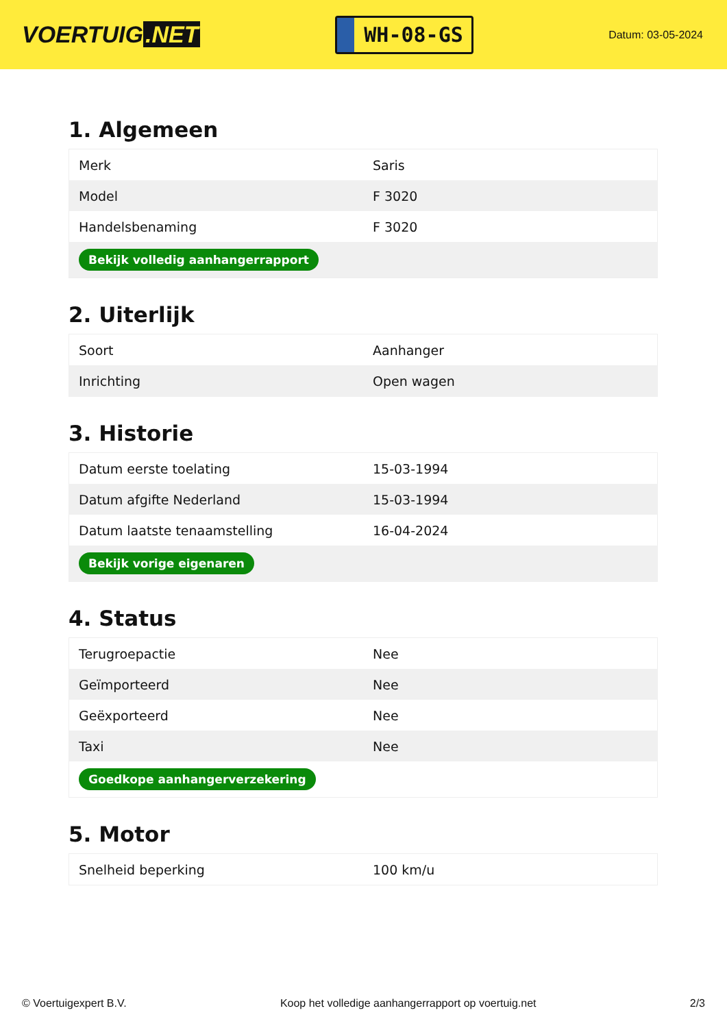VOERTUIG.NET
WH-08-GS
Datum: 03-05-2024
1. Algemeen
| Merk | Saris |
| Model | F 3020 |
| Handelsbenaming | F 3020 |
| Bekijk volledig aanhangerrapport | |
2. Uiterlijk
| Soort | Aanhanger |
| Inrichting | Open wagen |
3. Historie
| Datum eerste toelating | 15-03-1994 |
| Datum afgifte Nederland | 15-03-1994 |
| Datum laatste tenaamstelling | 16-04-2024 |
| Bekijk vorige eigenaren | |
4. Status
| Terugroepactie | Nee |
| Geïmporteerd | Nee |
| Geëxporteerd | Nee |
| Taxi | Nee |
| Goedkope aanhangerverzekering | |
5. Motor
| Snelheid beperking | 100 km/u |
© Voertuigexpert B.V. Koop het volledige aanhangerrapport op voertuig.net 2/3